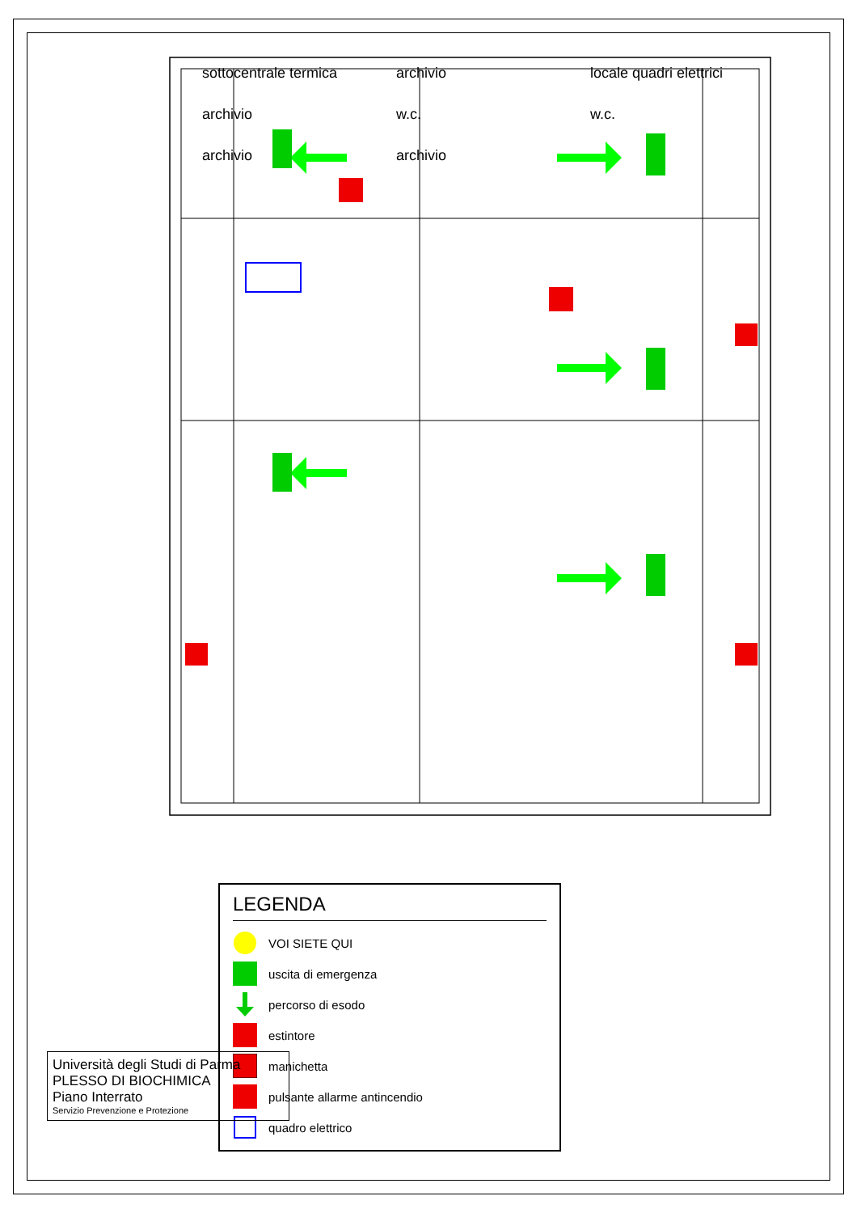sottocentrale termica
archivio
locale quadri elettrici
archivio
w.c.
w.c.
archivio
archivio
LEGENDA
VOI SIETE QUI
uscita di emergenza
percorso di esodo
estintore
manichetta
pulsante allarme antincendio
quadro elettrico
Università degli Studi di Parma
PLESSO DI BIOCHIMICA
Piano Interrato
Servizio Prevenzione e Protezione